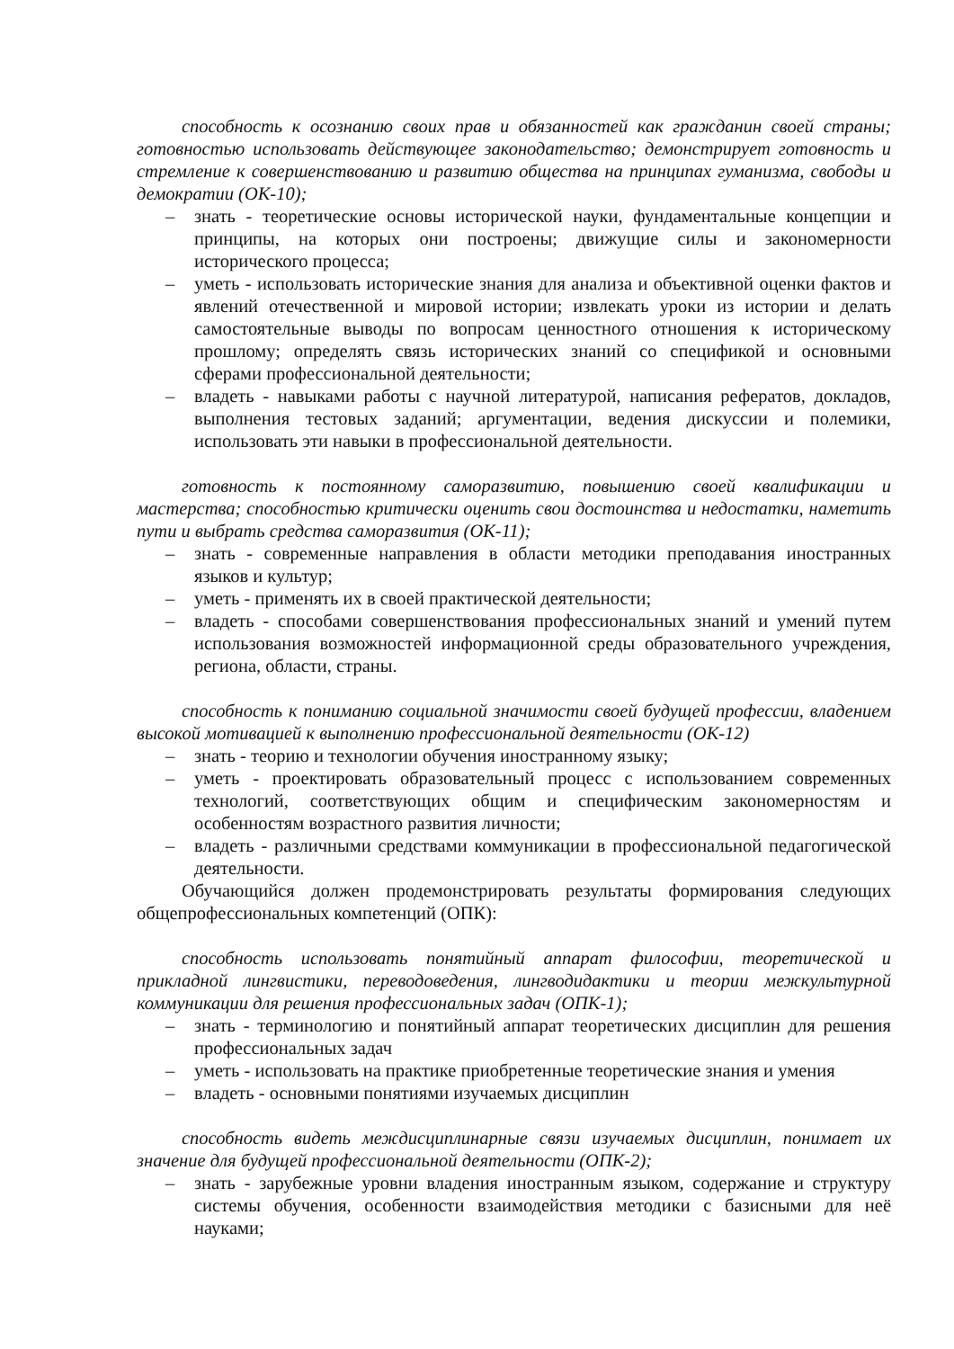способность к осознанию своих прав и обязанностей как гражданин своей страны; готовностью использовать действующее законодательство; демонстрирует готовность и стремление к совершенствованию и развитию общества на принципах гуманизма, свободы и демократии (ОК-10);
– знать - теоретические основы исторической науки, фундаментальные концепции и принципы, на которых они построены; движущие силы и закономерности исторического процесса;
– уметь - использовать исторические знания для анализа и объективной оценки фактов и явлений отечественной и мировой истории; извлекать уроки из истории и делать самостоятельные выводы по вопросам ценностного отношения к историческому прошлому; определять связь исторических знаний со спецификой и основными сферами профессиональной деятельности;
– владеть - навыками работы с научной литературой, написания рефератов, докладов, выполнения тестовых заданий; аргументации, ведения дискуссии и полемики, использовать эти навыки в профессиональной деятельности.
готовность к постоянному саморазвитию, повышению своей квалификации и мастерства; способностью критически оценить свои достоинства и недостатки, наметить пути и выбрать средства саморазвития (ОК-11);
– знать - современные направления в области методики преподавания иностранных языков и культур;
– уметь - применять их в своей практической деятельности;
– владеть - способами совершенствования профессиональных знаний и умений путем использования возможностей информационной среды образовательного учреждения, региона, области, страны.
способность к пониманию социальной значимости своей будущей профессии, владением высокой мотивацией к выполнению профессиональной деятельности (ОК-12)
– знать - теорию и технологии обучения иностранному языку;
– уметь - проектировать образовательный процесс с использованием современных технологий, соответствующих общим и специфическим закономерностям и особенностям возрастного развития личности;
– владеть - различными средствами коммуникации в профессиональной педагогической деятельности.
Обучающийся должен продемонстрировать результаты формирования следующих общепрофессиональных компетенций (ОПК):
способность использовать понятийный аппарат философии, теоретической и прикладной лингвистики, переводоведения, лингводидактики и теории межкультурной коммуникации для решения профессиональных задач (ОПК-1);
– знать - терминологию и понятийный аппарат теоретических дисциплин для решения профессиональных задач
– уметь - использовать на практике приобретенные теоретические знания и умения
– владеть - основными понятиями изучаемых дисциплин
способность видеть междисциплинарные связи изучаемых дисциплин, понимает их значение для будущей профессиональной деятельности (ОПК-2);
– знать - зарубежные уровни владения иностранным языком, содержание и структуру системы обучения, особенности взаимодействия методики с базисными для неё науками;